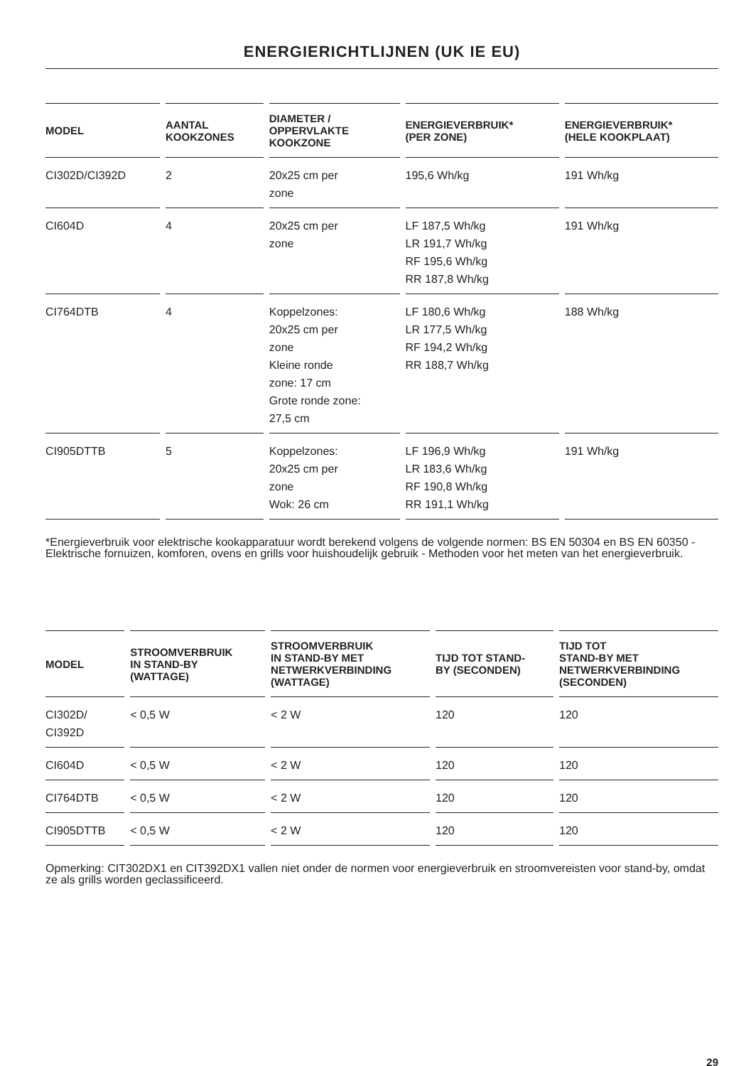ENERGIERICHTLIJNEN (UK IE EU)
| MODEL | AANTAL KOOKZONES | DIAMETER / OPPERVLAKTE KOOKZONE | ENERGIEVERBRUIK* (PER ZONE) | ENERGIEVERBRUIK* (HELE KOOKPLAAT) |
| --- | --- | --- | --- | --- |
| CI302D/CI392D | 2 | 20x25 cm per zone | 195,6 Wh/kg | 191 Wh/kg |
| CI604D | 4 | 20x25 cm per zone | LF 187,5 Wh/kg LR 191,7 Wh/kg RF 195,6 Wh/kg RR 187,8 Wh/kg | 191 Wh/kg |
| CI764DTB | 4 | Koppelzones: 20x25 cm per zone Kleine ronde zone: 17 cm Grote ronde zone: 27,5 cm | LF 180,6 Wh/kg LR 177,5 Wh/kg RF 194,2 Wh/kg RR 188,7 Wh/kg | 188 Wh/kg |
| CI905DTTB | 5 | Koppelzones: 20x25 cm per zone Wok: 26 cm | LF 196,9 Wh/kg LR 183,6 Wh/kg RF 190,8 Wh/kg RR 191,1 Wh/kg | 191 Wh/kg |
*Energieverbruik voor elektrische kookapparatuur wordt berekend volgens de volgende normen: BS EN 50304 en BS EN 60350 - Elektrische fornuizen, komforen, ovens en grills voor huishoudelijk gebruik - Methoden voor het meten van het energieverbruik.
| MODEL | STROOMVERBRUIK IN STAND-BY (WATTAGE) | STROOMVERBRUIK IN STAND-BY MET NETWERKVERBINDING (WATTAGE) | TIJD TOT STAND- BY (SECONDEN) | TIJD TOT STAND-BY MET NETWERKVERBINDING (SECONDEN) |
| --- | --- | --- | --- | --- |
| CI302D/ CI392D | < 0,5 W | < 2 W | 120 | 120 |
| CI604D | < 0,5 W | < 2 W | 120 | 120 |
| CI764DTB | < 0,5 W | < 2 W | 120 | 120 |
| CI905DTTB | < 0,5 W | < 2 W | 120 | 120 |
Opmerking: CIT302DX1 en CIT392DX1 vallen niet onder de normen voor energieverbruik en stroomvereisten voor stand-by, omdat ze als grills worden geclassificeerd.
29